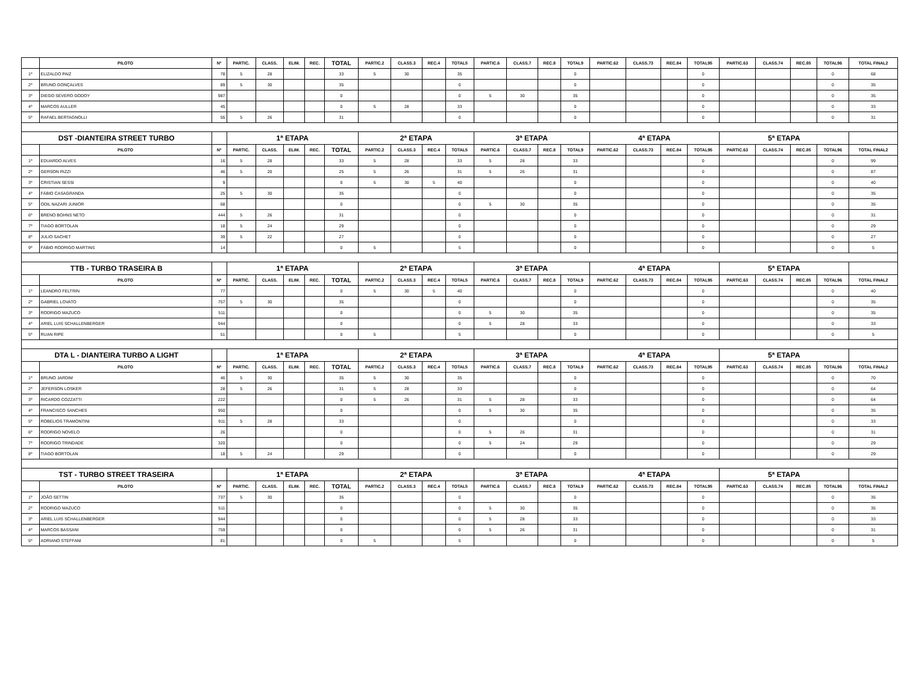| | PILOTO | Nº | PARTIC. | CLASS. | ELIM. | REC. | TOTAL | PARTIC.2 | CLASS.3 | REC.4 | TOTAL5 | PARTIC.6 | CLASS.7 | REC.8 | TOTAL9 | PARTIC.62 | CLASS.73 | REC.84 | TOTAL95 | PARTIC.63 | CLASS.74 | REC.85 | TOTAL96 | TOTAL FINAL2 |
| --- | --- | --- | --- | --- | --- | --- | --- | --- | --- | --- | --- | --- | --- | --- | --- | --- | --- | --- | --- | --- | --- | --- | --- | --- |
| 1º | ELIZALDO PAIZ | 78 | 5 | 28 | | | 33 | 5 | 30 | | 35 | | | | 0 | | | | 0 | | | | 0 | 68 |
| 2º | BRUNO GONÇALVES | 89 | 5 | 30 | | | 35 | | | | 0 | | | | 0 | | | | 0 | | | | 0 | 35 |
| 3º | DIEGO SEVERO GODOY | 987 | | | | | 0 | | | | 0 | 5 | 30 | | 35 | | | | 0 | | | | 0 | 35 |
| 4º | MARCOS AULLER | 45 | | | | | 0 | 5 | 28 | | 33 | | | | 0 | | | | 0 | | | | 0 | 33 |
| 5º | RAFAEL BERTAGNOLLI | 55 | 5 | 26 | | | 31 | | | | 0 | | | | 0 | | | | 0 | | | | 0 | 31 |
| DST -DIANTEIRA STREET TURBO | | | 1ª ETAPA | | | | | 2ª ETAPA | | | | 3ª ETAPA | | | | 4ª ETAPA | | | | 5ª ETAPA | | | | |
| | PILOTO | Nº | PARTIC. | CLASS. | ELIM. | REC. | TOTAL | PARTIC.2 | CLASS.3 | REC.4 | TOTAL5 | PARTIC.6 | CLASS.7 | REC.8 | TOTAL9 | PARTIC.62 | CLASS.73 | REC.84 | TOTAL95 | PARTIC.63 | CLASS.74 | REC.85 | TOTAL96 | TOTAL FINAL2 |
| 1º | EDUARDO ALVES | 16 | 5 | 28 | | | 33 | 5 | 28 | | 33 | 5 | 28 | | 33 | | | | 0 | | | | 0 | 99 |
| 2º | GERSON RIZZI | 46 | 5 | 20 | | | 25 | 5 | 26 | | 31 | 5 | 26 | | 31 | | | | 0 | | | | 0 | 87 |
| 3º | CRISTIAN SESSI | 9 | | | | | 0 | 5 | 30 | 5 | 40 | | | | 0 | | | | 0 | | | | 0 | 40 |
| 4º | FÁBIO CASAGRANDA | 25 | 5 | 30 | | | 35 | | | | 0 | | | | 0 | | | | 0 | | | | 0 | 35 |
| 5º | ODIL NAZARI JUNIOR | 68 | | | | | 0 | | | | 0 | 5 | 30 | | 35 | | | | 0 | | | | 0 | 35 |
| 6º | BRENO BOHNS NETO | 444 | 5 | 26 | | | 31 | | | | 0 | | | | 0 | | | | 0 | | | | 0 | 31 |
| 7º | TIAGO BORTOLAN | 18 | 5 | 24 | | | 29 | | | | 0 | | | | 0 | | | | 0 | | | | 0 | 29 |
| 8º | JULIO SACHET | 39 | 5 | 22 | | | 27 | | | | 0 | | | | 0 | | | | 0 | | | | 0 | 27 |
| 9º | FÁBIO RODRIGO MARTINS | 14 | | | | | 0 | 5 | | | 5 | | | | 0 | | | | 0 | | | | 0 | 5 |
| TTB - TURBO TRASEIRA B | | | 1ª ETAPA | | | | | 2ª ETAPA | | | | 3ª ETAPA | | | | 4ª ETAPA | | | | 5ª ETAPA | | | | |
| | PILOTO | Nº | PARTIC. | CLASS. | ELIM. | REC. | TOTAL | PARTIC.2 | CLASS.3 | REC.4 | TOTAL5 | PARTIC.6 | CLASS.7 | REC.8 | TOTAL9 | PARTIC.62 | CLASS.73 | REC.84 | TOTAL95 | PARTIC.63 | CLASS.74 | REC.85 | TOTAL96 | TOTAL FINAL2 |
| 1º | LEANDRO FELTRIN | 77 | | | | | 0 | 5 | 30 | 5 | 40 | | | | 0 | | | | 0 | | | | 0 | 40 |
| 2º | GABRIEL LOVATO | 757 | 5 | 30 | | | 35 | | | | 0 | | | | 0 | | | | 0 | | | | 0 | 35 |
| 3º | RODRIGO MAZUCO | 511 | | | | | 0 | | | | 0 | 5 | 30 | | 35 | | | | 0 | | | | 0 | 35 |
| 4º | ARIEL LUIS SCHALLENBERGER | 944 | | | | | 0 | | | | 0 | 5 | 28 | | 33 | | | | 0 | | | | 0 | 33 |
| 5º | RUAN RIPE | 51 | | | | | 0 | 5 | | | 5 | | | | 0 | | | | 0 | | | | 0 | 5 |
| DTA L - DIANTEIRA TURBO A LIGHT | | | 1ª ETAPA | | | | | 2ª ETAPA | | | | 3ª ETAPA | | | | 4ª ETAPA | | | | 5ª ETAPA | | | | |
| | PILOTO | Nº | PARTIC. | CLASS. | ELIM. | REC. | TOTAL | PARTIC.2 | CLASS.3 | REC.4 | TOTAL5 | PARTIC.6 | CLASS.7 | REC.8 | TOTAL9 | PARTIC.62 | CLASS.73 | REC.84 | TOTAL95 | PARTIC.63 | CLASS.74 | REC.85 | TOTAL96 | TOTAL FINAL2 |
| 1º | BRUNO JARDIM | 46 | 5 | 30 | | | 35 | 5 | 30 | | 35 | | | | 0 | | | | 0 | | | | 0 | 70 |
| 2º | JEFERSON LOSKER | 28 | 5 | 26 | | | 31 | 5 | 28 | | 33 | | | | 0 | | | | 0 | | | | 0 | 64 |
| 3º | RICARDO COZZATTI | 222 | | | | | 0 | 5 | 26 | | 31 | 5 | 28 | | 33 | | | | 0 | | | | 0 | 64 |
| 4º | FRANCISCO SANCHES | 950 | | | | | 0 | | | | 0 | 5 | 30 | | 35 | | | | 0 | | | | 0 | 35 |
| 5º | ROBELIOS TRAMONTINI | 911 | 5 | 28 | | | 33 | | | | 0 | | | | 0 | | | | 0 | | | | 0 | 33 |
| 6º | RODRIGO NOVELO | 26 | | | | | 0 | | | | 0 | 5 | 26 | | 31 | | | | 0 | | | | 0 | 31 |
| 7º | RODRIGO TRINDADE | 320 | | | | | 0 | | | | 0 | 5 | 24 | | 29 | | | | 0 | | | | 0 | 29 |
| 8º | TIAGO BORTOLAN | 18 | 5 | 24 | | | 29 | | | | 0 | | | | 0 | | | | 0 | | | | 0 | 29 |
| TST - TURBO STREET TRASEIRA | | | 1ª ETAPA | | | | | 2ª ETAPA | | | | 3ª ETAPA | | | | 4ª ETAPA | | | | 5ª ETAPA | | | | |
| | PILOTO | Nº | PARTIC. | CLASS. | ELIM. | REC. | TOTAL | PARTIC.2 | CLASS.3 | REC.4 | TOTAL5 | PARTIC.6 | CLASS.7 | REC.8 | TOTAL9 | PARTIC.62 | CLASS.73 | REC.84 | TOTAL95 | PARTIC.63 | CLASS.74 | REC.85 | TOTAL96 | TOTAL FINAL2 |
| 1º | JOÃO SETTIN | 737 | 5 | 30 | | | 35 | | | | 0 | | | | 0 | | | | 0 | | | | 0 | 35 |
| 2º | RODRIGO MAZUCO | 511 | | | | | 0 | | | | 0 | 5 | 30 | | 35 | | | | 0 | | | | 0 | 35 |
| 3º | ARIEL LUIS SCHALLENBERGER | 944 | | | | | 0 | | | | 0 | 5 | 28 | | 33 | | | | 0 | | | | 0 | 33 |
| 4º | MARCOS BASSANI | 759 | | | | | 0 | | | | 0 | 5 | 26 | | 31 | | | | 0 | | | | 0 | 31 |
| 5º | ADRIANO STEFFANI | 81 | | | | | 0 | 5 | | | 5 | | | | 0 | | | | 0 | | | | 0 | 5 |